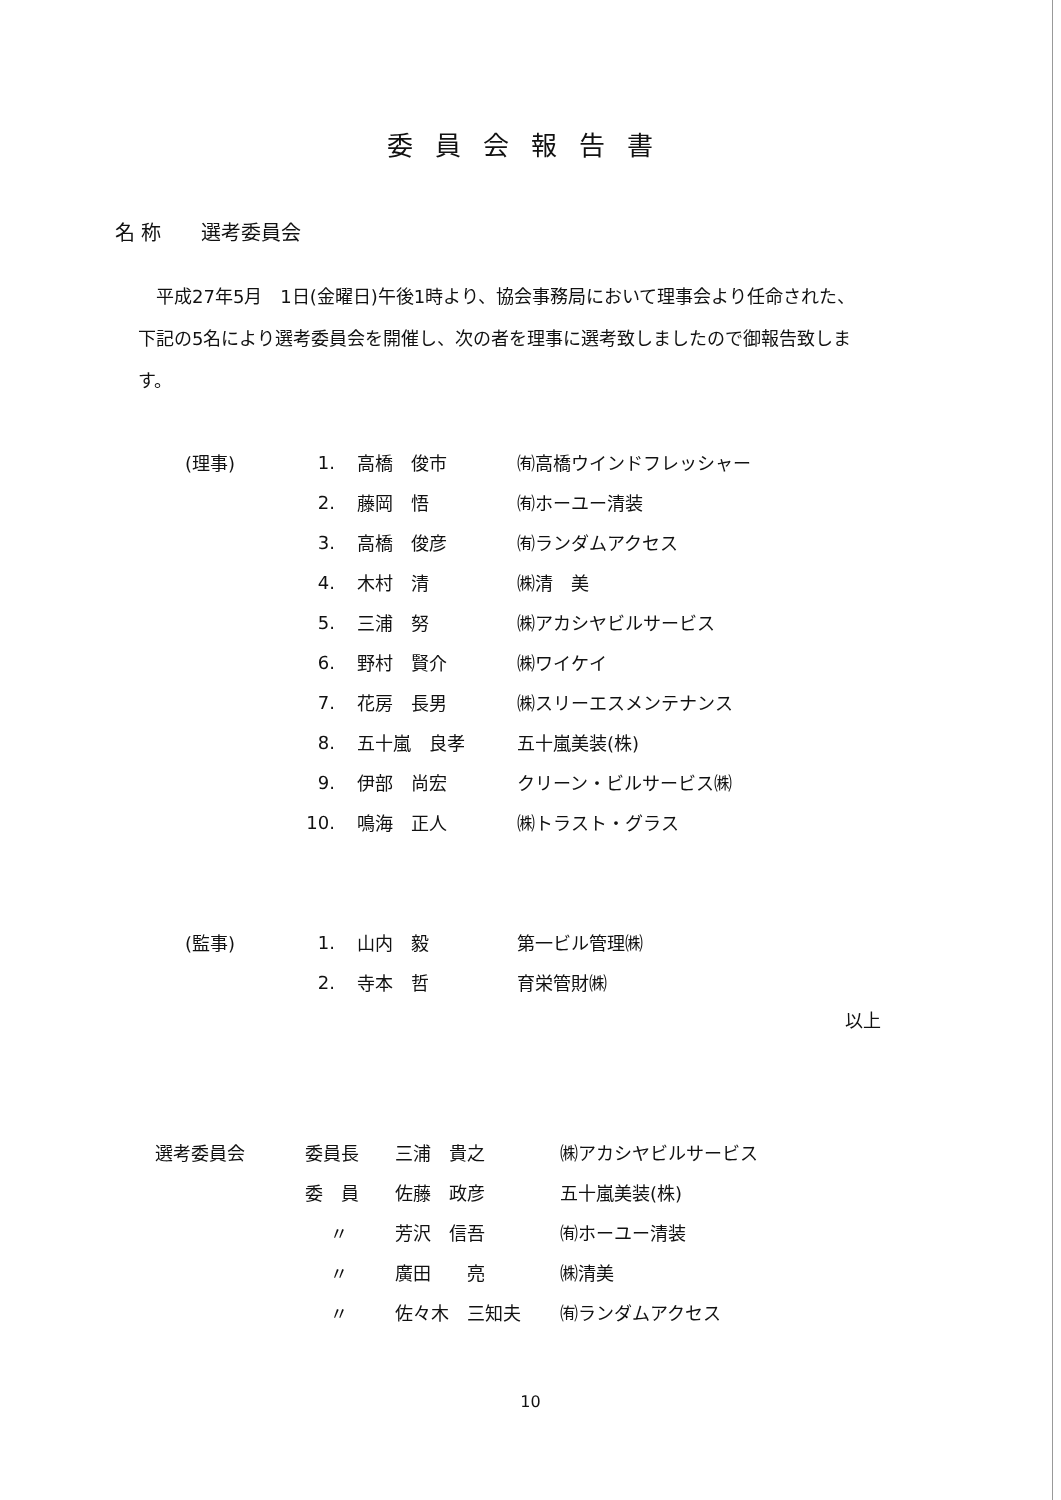委員会報告書
名 称　　選考委員会
平成27年5月　1日(金曜日)午後1時より、協会事務局において理事会より任命された、下記の5名により選考委員会を開催し、次の者を理事に選考致しましたので御報告致します。
| (理事) | 1. | 高橋 俊市 | ㈲高橋ウインドフレッシャー |
| | 2. | 藤岡 悟 | ㈲ホーユー清装 |
| | 3. | 高橋 俊彦 | ㈲ランダムアクセス |
| | 4. | 木村 清 | ㈱清 美 |
| | 5. | 三浦 努 | ㈱アカシヤビルサービス |
| | 6. | 野村 賢介 | ㈱ワイケイ |
| | 7. | 花房 長男 | ㈱スリーエスメンテナンス |
| | 8. | 五十嵐 良孝 | 五十嵐美装(株) |
| | 9. | 伊部 尚宏 | クリーン・ビルサービス㈱ |
| | 10. | 鳴海 正人 | ㈱トラスト・グラス |
| (監事) | 1. | 山内 毅 | 第一ビル管理㈱ |
| | 2. | 寺本 哲 | 育栄管財㈱ |
以上
| 選考委員会 | 委員長 | 三浦 貴之 | ㈱アカシヤビルサービス |
| | 委 員 | 佐藤 政彦 | 五十嵐美装(株) |
| | 〃 | 芳沢 信吾 | ㈲ホーユー清装 |
| | 〃 | 廣田 亮 | ㈱清美 |
| | 〃 | 佐々木 三知夫 | ㈲ランダムアクセス |
10